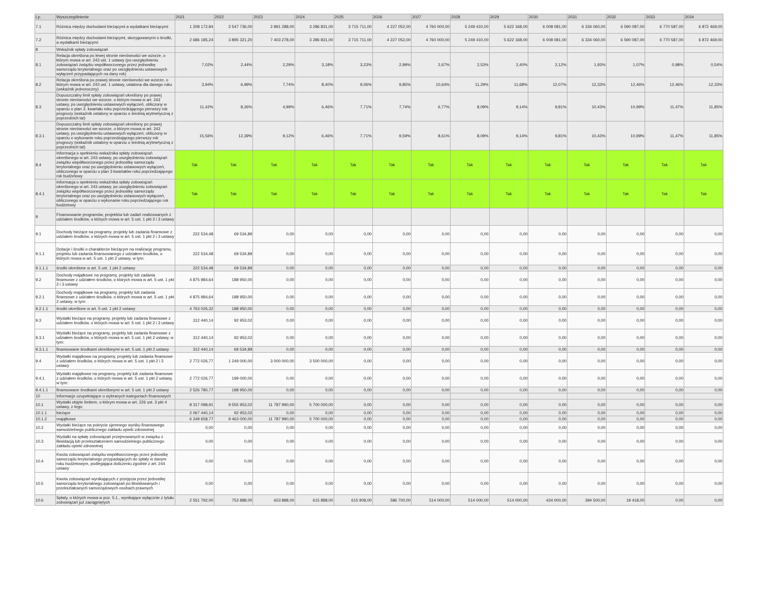| Lp. | Wyszczególnienie | 2021 | 2022 | 2023 | 2024 | 2025 | 2026 | 2027 | 2028 | 2029 | 2030 | 2031 | 2032 | 2033 | 2034 |
| --- | --- | --- | --- | --- | --- | --- | --- | --- | --- | --- | --- | --- | --- | --- | --- |
| 7.1 | Różnica między dochodami bieżącymi a wydatkami bieżącymi | 1 208 172,84 | 2 547 736,00 | 2 891 288,00 | 3 286 831,00 | 3 715 711,00 | 4 227 052,00 | 4 760 000,00 | 5 249 410,00 | 5 622 168,00 | 6 008 081,00 | 6 334 060,00 | 6 590 087,00 | 6 770 587,00 | 6 872 469,00 |
| 7.2 | Różnica między dochodami bieżącymi, skorygowanymi o środki, a wydatkami bieżącymi | 2 686 185,24 | 3 895 321,20 | 7 403 278,00 | 3 286 831,00 | 3 715 711,00 | 4 227 052,00 | 4 760 000,00 | 5 249 410,00 | 5 622 168,00 | 6 008 081,00 | 6 334 060,00 | 6 590 087,00 | 6 770 587,00 | 6 872 469,00 |
| 8 | Wskaźnik spłaty zobowiązań | | | | | | | | | | | | | | |
| 8.1 | Relacja określona po lewej stronie nierówności we wzorze, o którym mowa w art. 243 ust. 1 ustawy (po uwzględnieniu zobowiązań związku współtworzonego przez jednostkę samorządu terytorialnego oraz po uwzględnieniu ustawowych wyłączeń przypadających na dany rok) | 7,02% | 2,44% | 2,29% | 3,18% | 3,23% | 2,99% | 2,67% | 2,53% | 2,40% | 2,12% | 1,93% | 1,07% | 0,98% | 0,54% |
| 8.2 | Relacja określona po prawej stronie nierówności we wzorze, o którym mowa w art. 243 ust. 1 ustawy, ustalona dla danego roku (wskaźnik jednoroczny) | 3,94% | 6,99% | 7,74% | 8,40% | 9,06% | 9,85% | 10,64% | 11,29% | 11,68% | 12,07% | 12,33% | 12,46% | 12,46% | 12,33% |
| 8.3 | Dopuszczalny limit spłaty zobowiązań określony po prawej stronie nierówności we wzorze, o którym mowa w art. 243 ustawy, po uwzględnieniu ustawowych wyłączeń, obliczony w oparciu o plan 3. kwartału roku poprzedzającego pierwszy rok prognozy (wskaźnik ustalony w oparciu o średnią arytmetyczną z poprzednich lat) | 11,42% | 8,26% | 4,99% | 6,46% | 7,71% | 7,74% | 6,77% | 8,09% | 9,14% | 9,81% | 10,43% | 10,99% | 11,47% | 11,85% |
| 8.3.1 | Dopuszczalny limit spłaty zobowiązań określony po prawej stronie nierówności we wzorze, o którym mowa w art. 243 ustawy, po uwzględnieniu ustawowych wyłączeń, obliczony w oparciu o wykonanie roku poprzedzającego pierwszy rok prognozy (wskaźnik ustalony w oparciu o średnią arytmetyczną z poprzednich lat) | 15,56% | 12,39% | 9,12% | 6,46% | 7,71% | 9,59% | 8,61% | 8,09% | 9,14% | 9,81% | 10,43% | 10,99% | 11,47% | 11,85% |
| 8.4 | Informacja o spełnieniu wskaźnika spłaty zobowiązań określonego w art. 243 ustawy, po uwzględnieniu zobowiązań związku współtworzonego przez jednostkę samorządu terytorialnego oraz po uwzględnieniu ustawowych wyłączeń, obliczonego w oparciu o plan 3 kwartałów roku poprzedzającego rok budżetowy | Tak | Tak | Tak | Tak | Tak | Tak | Tak | Tak | Tak | Tak | Tak | Tak | Tak | Tak |
| 8.4.1 | Informacja o spełnieniu wskaźnika spłaty zobowiązań określonego w art. 243 ustawy, po uwzględnieniu zobowiązań związku współtworzonego przez jednostkę samorządu terytorialnego oraz po uwzględnieniu ustawowych wyłączeń, obliczonego w oparciu o wykonanie roku poprzedzającego rok budżetowy | Tak | Tak | Tak | Tak | Tak | Tak | Tak | Tak | Tak | Tak | Tak | Tak | Tak | Tak |
| 9 | Finansowanie programów, projektów lub zadań realizowanych z udziałem środków, o których mowa w art. 5 ust. 1 pkt 2 i 3 ustawy | | | | | | | | | | | | | | |
| 9.1 | Dochody bieżące na programy, projekty lub zadania finansowe z udziałem środków, o których mowa w art. 5 ust. 1 pkt 2 i 3 ustawy | 222 534,48 | 69 534,89 | 0,00 | 0,00 | 0,00 | 0,00 | 0,00 | 0,00 | 0,00 | 0,00 | 0,00 | 0,00 | 0,00 | 0,00 |
| 9.1.1 | Dotacje i środki o charakterze bieżącym na realizację programu, projektu lub zadania finansowanego z udziałem środków, o których mowa w art. 5 ust. 1 pkt 2 ustawy, w tym: | 222 534,48 | 69 534,89 | 0,00 | 0,00 | 0,00 | 0,00 | 0,00 | 0,00 | 0,00 | 0,00 | 0,00 | 0,00 | 0,00 | 0,00 |
| 9.1.1.1 | środki określone w art. 5 ust. 1 pkt 2 ustawy | 222 534,48 | 69 534,89 | 0,00 | 0,00 | 0,00 | 0,00 | 0,00 | 0,00 | 0,00 | 0,00 | 0,00 | 0,00 | 0,00 | 0,00 |
| 9.2 | Dochody majątkowe na programy, projekty lub zadania finansowe z udziałem środków, o których mowa w art. 5 ust. 1 pkt 2 i 3 ustawy | 4 875 984,64 | 188 950,00 | 0,00 | 0,00 | 0,00 | 0,00 | 0,00 | 0,00 | 0,00 | 0,00 | 0,00 | 0,00 | 0,00 | 0,00 |
| 9.2.1 | Dochody majątkowe na programy, projekty lub zadania finansowe z udziałem środków, o których mowa w art. 5 ust. 1 pkt 2 ustawy, w tym: | 4 875 984,64 | 188 950,00 | 0,00 | 0,00 | 0,00 | 0,00 | 0,00 | 0,00 | 0,00 | 0,00 | 0,00 | 0,00 | 0,00 | 0,00 |
| 9.2.1.1 | środki określone w art. 5 ust. 1 pkt 2 ustawy | 4 763 026,32 | 188 950,00 | 0,00 | 0,00 | 0,00 | 0,00 | 0,00 | 0,00 | 0,00 | 0,00 | 0,00 | 0,00 | 0,00 | 0,00 |
| 9.3 | Wydatki bieżące na programy, projekty lub zadania finansowe z udziałem środków, o których mowa w art. 5 ust. 1 pkt 2 i 3 ustawy | 312 440,14 | 92 953,02 | 0,00 | 0,00 | 0,00 | 0,00 | 0,00 | 0,00 | 0,00 | 0,00 | 0,00 | 0,00 | 0,00 | 0,00 |
| 9.3.1 | Wydatki bieżące na programy, projekty lub zadania finansowe z udziałem środków, o których mowa w art. 5 ust. 1 pkt 2 ustawy, w tym: | 312 440,14 | 92 953,02 | 0,00 | 0,00 | 0,00 | 0,00 | 0,00 | 0,00 | 0,00 | 0,00 | 0,00 | 0,00 | 0,00 | 0,00 |
| 9.3.1.1 | finansowane środkami określonymi w art. 5 ust. 1 pkt 2 ustawy | 312 440,14 | 69 534,89 | 0,00 | 0,00 | 0,00 | 0,00 | 0,00 | 0,00 | 0,00 | 0,00 | 0,00 | 0,00 | 0,00 | 0,00 |
| 9.4 | Wydatki majątkowe na programy, projekty lub zadania finansowe z udziałem środków, o których mowa w art. 5 ust. 1 pkt 2 i 3 ustawy | 2 772 026,77 | 1 249 000,00 | 3 000 000,00 | 3 500 000,00 | 0,00 | 0,00 | 0,00 | 0,00 | 0,00 | 0,00 | 0,00 | 0,00 | 0,00 | 0,00 |
| 9.4.1 | Wydatki majątkowe na programy, projekty lub zadania finansowe z udziałem środków, o których mowa w art. 5 ust. 1 pkt 2 ustawy, w tym: | 2 772 026,77 | 199 000,00 | 0,00 | 0,00 | 0,00 | 0,00 | 0,00 | 0,00 | 0,00 | 0,00 | 0,00 | 0,00 | 0,00 | 0,00 |
| 9.4.1.1 | finansowane środkami określonymi w art. 5 ust. 1 pkt 2 ustawy | 2 526 780,77 | 188 950,00 | 0,00 | 0,00 | 0,00 | 0,00 | 0,00 | 0,00 | 0,00 | 0,00 | 0,00 | 0,00 | 0,00 | 0,00 |
| 10 | Informacje uzupełniające o wybranych kategoriach finansowych | | | | | | | | | | | | | | |
| 10.1 | Wydatki objęte limitem, o którym mowa w art. 226 ust. 3 pkt 4 ustawy, z tego: | 8 317 098,91 | 9 555 953,02 | 11 787 990,00 | 5 700 000,00 | 0,00 | 0,00 | 0,00 | 0,00 | 0,00 | 0,00 | 0,00 | 0,00 | 0,00 | 0,00 |
| 10.1.1 | bieżące | 2 067 440,14 | 92 953,02 | 0,00 | 0,00 | 0,00 | 0,00 | 0,00 | 0,00 | 0,00 | 0,00 | 0,00 | 0,00 | 0,00 | 0,00 |
| 10.1.2 | majątkowe | 6 249 658,77 | 9 463 000,00 | 11 787 990,00 | 5 700 000,00 | 0,00 | 0,00 | 0,00 | 0,00 | 0,00 | 0,00 | 0,00 | 0,00 | 0,00 | 0,00 |
| 10.2 | Wydatki bieżące na pokrycie ujemnego wyniku finansowego samodzielnego publicznego zakładu opieki zdrowotnej | 0,00 | 0,00 | 0,00 | 0,00 | 0,00 | 0,00 | 0,00 | 0,00 | 0,00 | 0,00 | 0,00 | 0,00 | 0,00 | 0,00 |
| 10.3 | Wydatki na spłatę zobowiązań przejmowanych w związku z likwidacją lub przekształceniem samodzielnego publicznego zakładu opieki zdrowotnej | 0,00 | 0,00 | 0,00 | 0,00 | 0,00 | 0,00 | 0,00 | 0,00 | 0,00 | 0,00 | 0,00 | 0,00 | 0,00 | 0,00 |
| 10.4 | Kwota zobowiązań związku współtworzonego przez jednostkę samorządu terytorialnego przypadających do spłaty w danym roku budżetowym, podlegająca doliczeniu zgodnie z art. 244 ustawy | 0,00 | 0,00 | 0,00 | 0,00 | 0,00 | 0,00 | 0,00 | 0,00 | 0,00 | 0,00 | 0,00 | 0,00 | 0,00 | 0,00 |
| 10.5 | Kwota zobowiązań wynikających z przejęcia przez jednostkę samorządu terytorialnego zobowiązań po likwidowanych i przekształcanych samorządowych osobach prawnych | 0,00 | 0,00 | 0,00 | 0,00 | 0,00 | 0,00 | 0,00 | 0,00 | 0,00 | 0,00 | 0,00 | 0,00 | 0,00 | 0,00 |
| 10.6 | Spłaty, o których mowa w poz. 5.1., wynikające wyłącznie z tytułu zobowiązań już zaciągniętych | 2 551 792,00 | 753 888,00 | 653 888,00 | 615 888,00 | 615 908,00 | 586 700,00 | 514 000,00 | 514 000,00 | 514 000,00 | 434 000,00 | 394 500,00 | 19 418,00 | 0,00 | 0,00 |